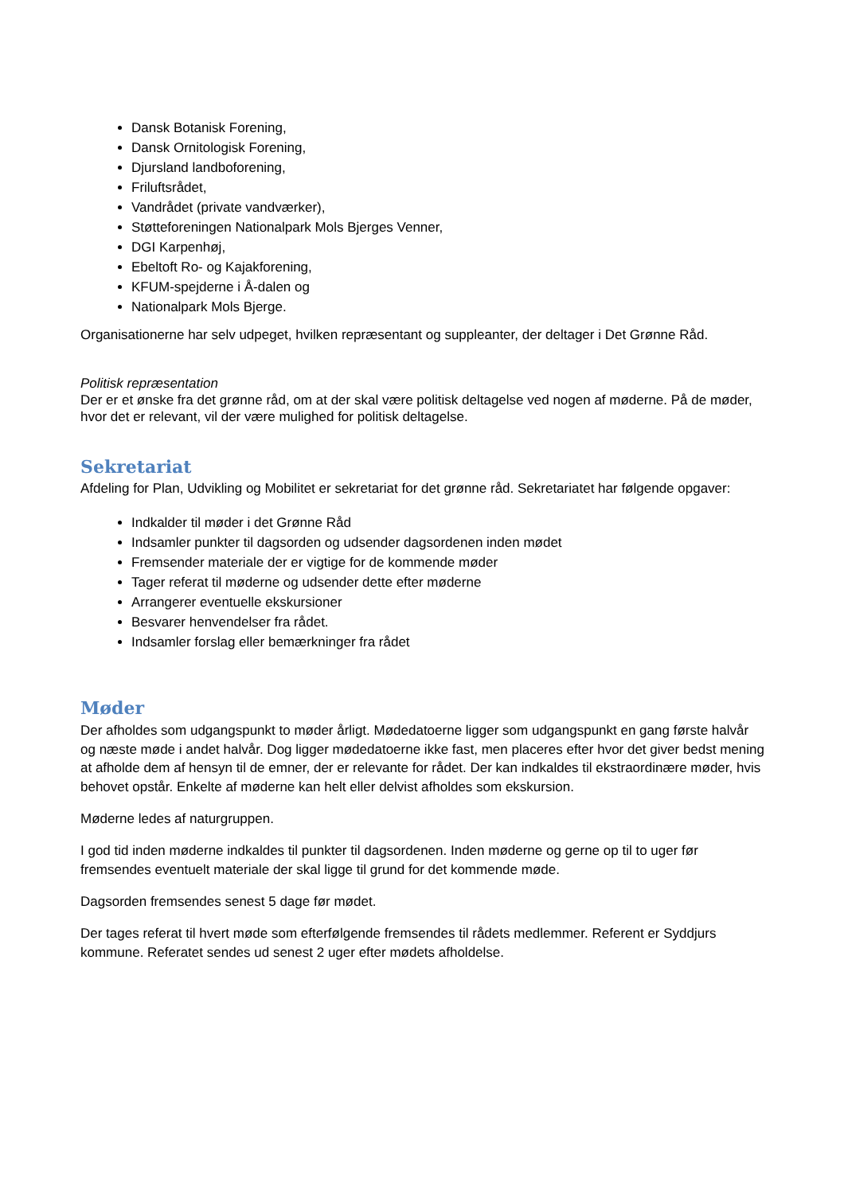Dansk Botanisk Forening,
Dansk Ornitologisk Forening,
Djursland landboforening,
Friluftsrådet,
Vandrådet (private vandværker),
Støtteforeningen Nationalpark Mols Bjerges Venner,
DGI Karpenhøj,
Ebeltoft Ro- og Kajakforening,
KFUM-spejderne i Å-dalen og
Nationalpark Mols Bjerge.
Organisationerne har selv udpeget, hvilken repræsentant og suppleanter, der deltager i Det Grønne Råd.
Politisk repræsentation
Der er et ønske fra det grønne råd, om at der skal være politisk deltagelse ved nogen af møderne. På de møder, hvor det er relevant, vil der være mulighed for politisk deltagelse.
Sekretariat
Afdeling for Plan, Udvikling og Mobilitet er sekretariat for det grønne råd. Sekretariatet har følgende opgaver:
Indkalder til møder i det Grønne Råd
Indsamler punkter til dagsorden og udsender dagsordenen inden mødet
Fremsender materiale der er vigtige for de kommende møder
Tager referat til møderne og udsender dette efter møderne
Arrangerer eventuelle ekskursioner
Besvarer henvendelser fra rådet.
Indsamler forslag eller bemærkninger fra rådet
Møder
Der afholdes som udgangspunkt to møder årligt. Mødedatoerne ligger som udgangspunkt en gang første halvår og næste møde i andet halvår. Dog ligger mødedatoerne ikke fast, men placeres efter hvor det giver bedst mening at afholde dem af hensyn til de emner, der er relevante for rådet. Der kan indkaldes til ekstraordinære møder, hvis behovet opstår. Enkelte af møderne kan helt eller delvist afholdes som ekskursion.
Møderne ledes af naturgruppen.
I god tid inden møderne indkaldes til punkter til dagsordenen. Inden møderne og gerne op til to uger før fremsendes eventuelt materiale der skal ligge til grund for det kommende møde.
Dagsorden fremsendes senest 5 dage før mødet.
Der tages referat til hvert møde som efterfølgende fremsendes til rådets medlemmer. Referent er Syddjurs kommune. Referatet sendes ud senest 2 uger efter mødets afholdelse.